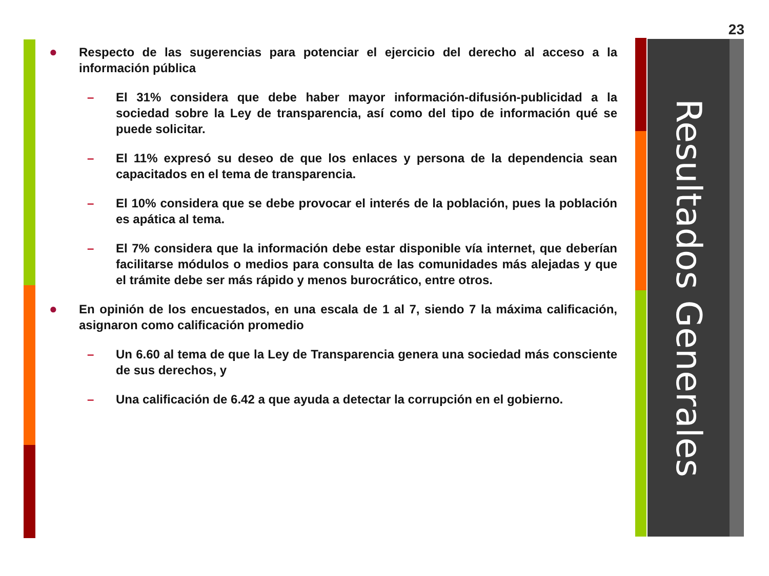23
Resultados Generales
● Respecto de las sugerencias para potenciar el ejercicio del derecho al acceso a la información pública
– El 31% considera que debe haber mayor información-difusión-publicidad a la sociedad sobre la Ley de transparencia, así como del tipo de información qué se puede solicitar.
– El 11% expresó su deseo de que los enlaces y persona de la dependencia sean capacitados en el tema de transparencia.
– El 10% considera que se debe provocar el interés de la población, pues la población es apática al tema.
– El 7% considera que la información debe estar disponible vía internet, que deberían facilitarse módulos o medios para consulta de las comunidades más alejadas y que el trámite debe ser más rápido y menos burocrático, entre otros.
● En opinión de los encuestados, en una escala de 1 al 7, siendo 7 la máxima calificación, asignaron como calificación promedio
– Un 6.60 al tema de que la Ley de Transparencia genera una sociedad más consciente de sus derechos, y
– Una calificación de 6.42 a que ayuda a detectar la corrupción en el gobierno.